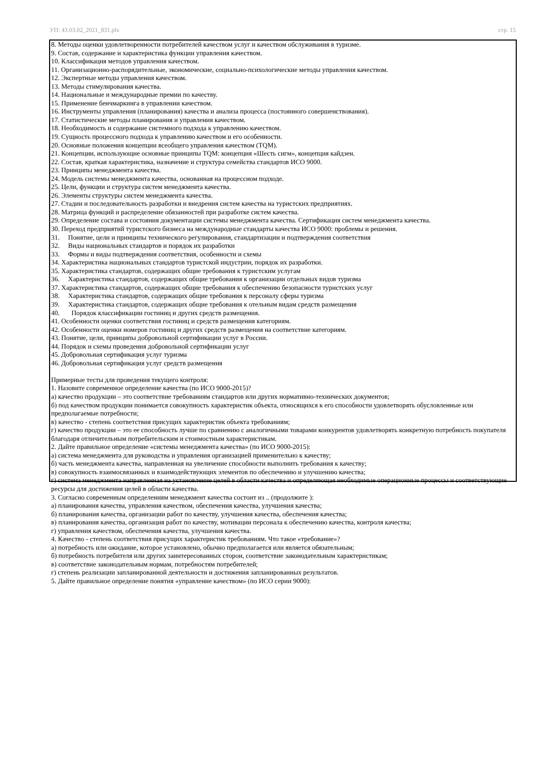УП: 43.03.02_2021_831.plx стр. 15
8. Методы оценки удовлетворенности потребителей качеством услуг и качеством обслуживания в туризме.
9. Состав, содержание и характеристика функции управления качеством.
10. Классификация методов управления качеством.
11. Организационно-распорядительные, экономические, социально-психологические методы управления качеством.
12. Экспертные методы управления качеством.
13. Методы стимулирования качества.
14. Национальные и международные премии по качеству.
15. Применение бенчмаркинга в управлении качеством.
16. Инструменты управления (планирования) качества и анализа процесса (постоянного совершенствования).
17. Статистические методы планирования и управления качеством.
18. Необходимость и содержание системного подхода к управлению качеством.
19. Сущность процессного подхода к управлению качеством и его особенности.
20. Основные положения концепции всеобщего управления качеством (TQM).
21. Концепции, использующие основные принципы TQM: концепция «Шесть сигм», концепция кайдзен.
22. Состав, краткая характеристика, назначение и структура семейства стандартов ИСО 9000.
23. Принципы менеджмента качества.
24. Модель системы менеджмента качества, основанная на процессном подходе.
25. Цели, функции и структура систем менеджмента качества.
26. Элементы структуры систем менеджмента качества.
27. Стадии и последовательность разработки и внедрения систем качества на туристских предприятиях.
28. Матрица функций и распределение обязанностей при разработке систем качества.
29. Определение состава и состояния документации системы менеджмента качества. Сертификация систем менеджмента качества.
30. Переход предприятий туристского бизнеса на международные стандарты качества ИСО 9000: проблемы и решения.
31. Понятие, цели и принципы технического регулирования, стандартизации и подтверждения соответствия
32. Виды национальных стандартов и порядок их разработки
33. Формы и виды подтверждения соответствия, особенности и схемы
34. Характеристика национальных стандартов туристской индустрии, порядок их разработки.
35. Характеристика стандартов, содержащих общие требования к туристским услугам
36. Характеристика стандартов, содержащих общие требования к организации отдельных видов туризма
37. Характеристика стандартов, содержащих общие требования к обеспечению безопасности туристских услуг
38. Характеристика стандартов, содержащих общие требования к персоналу сферы туризма
39. Характеристика стандартов, содержащих общие требования к отельным видам средств размещения
40. Порядок классификации гостиниц и других средств размещения.
41. Особенности оценки соответствия гостиниц и средств размещения категориям.
42. Особенности оценки номеров гостиниц и других средств размещения на соответствие категориям.
43. Понятие, цели, принципы добровольной сертификации услуг в России.
44. Порядок и схемы проведения добровольной сертификации услуг
45. Добровольная сертификация услуг туризма
46. Добровольная сертификация услуг средств размещения
Примерные тесты для проведения текущего контроля:
1. Назовите современное определение качества (по ИСО 9000-2015)?
а) качество продукции – это соответствие требованиям стандартов или других нормативно-технических документов;
б) под качеством продукции понимается совокупность характеристик объекта, относящихся к его способности удовлетворять обусловленные или предполагаемые потребности;
в) качество - степень соответствия присущих характеристик объекта требованиям;
г) качество продукции – это ее способность лучше по сравнению с аналогичными товарами конкурентов удовлетворять конкретную потребность покупателя благодаря отличительным потребительским и стоимостным характеристикам.
2. Дайте правильное определение «системы менеджмента качества» (по ИСО 9000-2015):
а) система менеджмента для руководства и управления организацией применительно к качеству;
б) часть менеджмента качества, направленная на увеличение способности выполнить требования к качеству;
в) совокупность взаимосвязанных и взаимодействующих элементов по обеспечению и улучшению качества;
г) система менеджмента направленная на установление целей в области качества и определяющая необходимые операционные процессы и соответствующие ресурсы для достижения целей в области качества.
3. Согласно современным определениям менеджмент качества состоит из .. (продолжите ):
а) планирования качества, управления качеством, обеспечения качества, улучшения качества;
б) планирования качества, организации работ по качеству, улучшения качества, обеспечения качества;
в) планирования качества, организация работ по качеству, мотивации персонала к обеспечению качества, контроля качества;
г) управления качеством, обеспечения качества, улучшения качества.
4. Качество - степень соответствия присущих характеристик требованиям. Что такое «требование»?
а) потребность или ожидание, которое установлено, обычно предполагается или является обязательным;
б) потребность потребителя или других заинтересованных сторон, соответствие законодательным характеристикам;
в) соответствие законодательным нормам, потребностям потребителей;
г) степень реализации запланированной деятельности и достижения запланированных результатов.
5. Дайте правильное определение понятия «управление качеством» (по ИСО серии 9000):